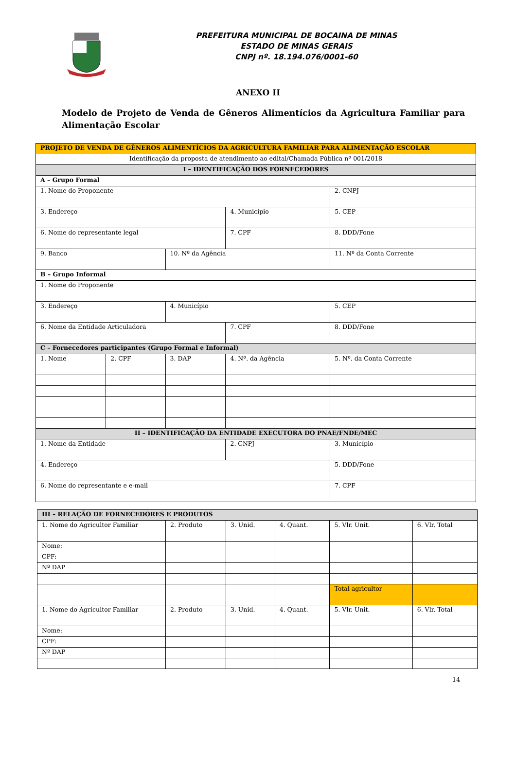PREFEITURA MUNICIPAL DE BOCAINA DE MINAS
ESTADO DE MINAS GERAIS
CNPJ nº. 18.194.076/0001-60
ANEXO II
Modelo de Projeto de Venda de Gêneros Alimentícios da Agricultura Familiar para Alimentação Escolar
| PROJETO DE VENDA DE GÊNEROS ALIMENTÍCIOS DA AGRICULTURA FAMILIAR PARA ALIMENTAÇÃO ESCOLAR | | | | | | |
| Identificação da proposta de atendimento ao edital/Chamada Pública nº 001/2018 | | | | | | |
| I – IDENTIFICAÇÃO DOS FORNECEDORES | | | | | | |
| A – Grupo Formal | | | | | | |
| 1. Nome do Proponente | | | | 2. CNPJ | | |
| 3. Endereço | | | 4. Município | | | 5. CEP |
| 6. Nome do representante legal | | | 7. CPF | | 8. DDD/Fone | |
| 9. Banco | | 10. Nº da Agência | | 11. Nº da Conta Corrente | | |
| B – Grupo Informal | | | | | | |
| 1. Nome do Proponente | | | | | | |
| 3. Endereço | | 4. Município | | 5. CEP | | |
| 6. Nome da Entidade Articuladora | | | 7. CPF | 8. DDD/Fone | | |
| C – Fornecedores participantes (Grupo Formal e Informal) | | | | | | |
| 1. Nome | 2. CPF | 3. DAP | 4. Nº. da Agência | 5. Nº. da Conta Corrente | | |
| II – IDENTIFICAÇÃO DA ENTIDADE EXECUTORA DO PNAE/FNDE/MEC | | | | | | |
| 1. Nome da Entidade | | | 2. CNPJ | 3. Município | | |
| 4. Endereço | | | | 5. DDD/Fone | | |
| 6. Nome do representante e e-mail | | | | | 7. CPF | |
| III – RELAÇÃO DE FORNECEDORES E PRODUTOS | | | | | |
| 1. Nome do Agricultor Familiar | 2. Produto | 3. Unid. | 4. Quant. | 5. Vlr. Unit. | 6. Vlr. Total |
| Nome: | | | | | |
| CPF: | | | | | |
| Nº DAP | | | | | |
| | | | | Total agricultor | |
| 1. Nome do Agricultor Familiar | 2. Produto | 3. Unid. | 4. Quant. | 5. Vlr. Unit. | 6. Vlr. Total |
| Nome: | | | | | |
| CPF: | | | | | |
| Nº DAP | | | | | |
14